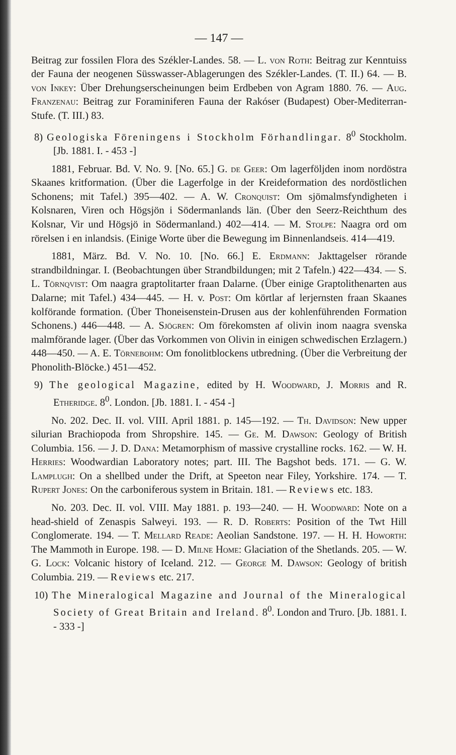— 147 —
Beitrag zur fossilen Flora des Székler-Landes. 58. — L. von Roth: Beitrag zur Kenntuiss der Fauna der neogenen Süsswasser-Ablagerungen des Székler-Landes. (T. II.) 64. — B. von Inkey: Über Drehungserscheinungen beim Erdbeben von Agram 1880. 76. — Aug. Franzenau: Beitrag zur Foraminiferen Fauna der Rakóser (Budapest) Ober-Mediterran-Stufe. (T. III.) 83.
8) Geologiska Föreningens i Stockholm Förhandlingar. 8<sup>0</sup> Stockholm. [Jb. 1881. I. - 453 -]
1881, Februar. Bd. V. No. 9. [No. 65.] G. de Geer: Om lagerföljden inom nordöstra Skaanes kritformation. (Über die Lagerfolge in der Kreideformation des nordöstlichen Schonens; mit Tafel.) 395—402. — A. W. Cronquist: Om sjömalmsfyndigheten i Kolsnaren, Viren och Högsjön i Södermanlands län. (Über den Seerz-Reichthum des Kolsnar, Vir und Högsjö in Södermanland.) 402—414. — M. Stolpe: Naagra ord om rörelsen i en inlandsis. (Einige Worte über die Bewegung im Binnenlandseis. 414—419.
1881, März. Bd. V. No. 10. [No. 66.] E. Erdmann: Jakttagelser rörande strandbildningar. I. (Beobachtungen über Strandbildungen; mit 2 Tafeln.) 422—434. — S. L. Törnqvist: Om naagra graptolitarter fraan Dalarne. (Über einige Graptolithenarten aus Dalarne; mit Tafel.) 434—445. — H. v. Post: Om körtlar af lerjernsten fraan Skaanes kolförande formation. (Über Thoneisenstein-Drusen aus der kohlenführenden Formation Schonens.) 446—448. — A. Sjögren: Om förekomsten af olivin inom naagra svenska malmförande lager. (Über das Vorkommen von Olivin in einigen schwedischen Erzlagern.) 448—450. — A. E. Törnebohm: Om fonolitblockens utbredning. (Über die Verbreitung der Phonolith-Blöcke.) 451—452.
9) The geological Magazine, edited by H. Woodward, J. Morris and R. Etheridge. 8<sup>0</sup>. London. [Jb. 1881. I. - 454 -]
No. 202. Dec. II. vol. VIII. April 1881. p. 145—192. — Th. Davidson: New upper silurian Brachiopoda from Shropshire. 145. — Ge. M. Dawson: Geology of British Columbia. 156. — J. D. Dana: Metamorphism of massive crystalline rocks. 162. — W. H. Herries: Woodwardian Laboratory notes; part. III. The Bagshot beds. 171. — G. W. Lamplugh: On a shellbed under the Drift, at Speeton near Filey, Yorkshire. 174. — T. Rupert Jones: On the carboniferous system in Britain. 181. — Reviews etc. 183.
No. 203. Dec. II. vol. VIII. May 1881. p. 193—240. — H. Woodward: Note on a head-shield of Zenaspis Salweyi. 193. — R. D. Roberts: Position of the Twt Hill Conglomerate. 194. — T. Mellard Reade: Aeolian Sandstone. 197. — H. H. Howorth: The Mammoth in Europe. 198. — D. Milne Home: Glaciation of the Shetlands. 205. — W. G. Lock: Volcanic history of Iceland. 212. — George M. Dawson: Geology of british Columbia. 219. — Reviews etc. 217.
10) The Mineralogical Magazine and Journal of the Mineralogical Society of Great Britain and Ireland. 8<sup>0</sup>. London and Truro. [Jb. 1881. I. - 333 -]